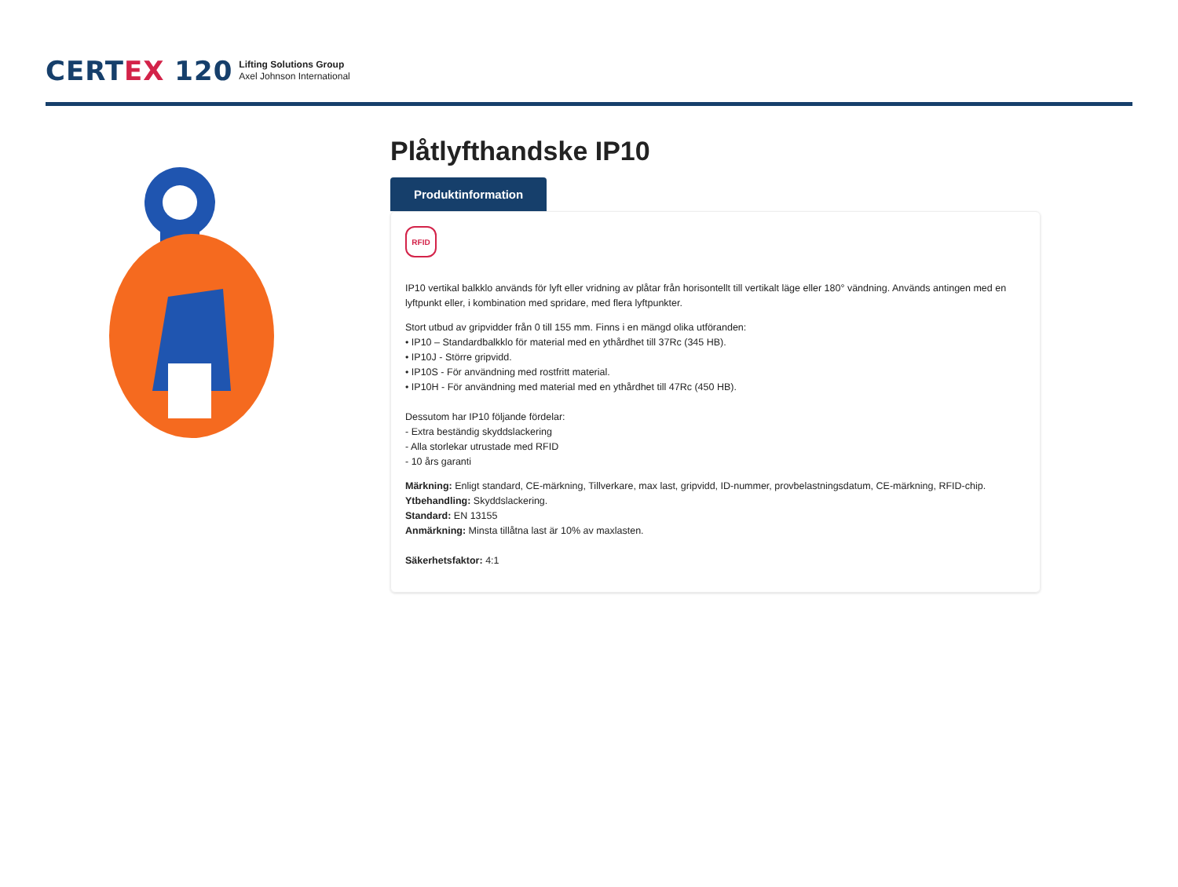CERTEX 120
Lifting Solutions Group
Axel Johnson International
Plåtlyfthandske IP10
Produktinformation
RFID
IP10 vertikal balkklo används för lyft eller vridning av plåtar från horisontellt till vertikalt läge eller 180° vändning. Används antingen med en lyftpunkt eller, i kombination med spridare, med flera lyftpunkter.
Stort utbud av gripvidder från 0 till 155 mm. Finns i en mängd olika utföranden:
• IP10 – Standardbalkklo för material med en ythårdhet till 37Rc (345 HB).
• IP10J - Större gripvidd.
• IP10S - För användning med rostfritt material.
• IP10H - För användning med material med en ythårdhet till 47Rc (450 HB).
Dessutom har IP10 följande fördelar:
- Extra beständig skyddslackering
- Alla storlekar utrustade med RFID
- 10 års garanti
Märkning: Enligt standard, CE-märkning, Tillverkare, max last, gripvidd, ID-nummer, provbelastningsdatum, CE-märkning, RFID-chip.
Ytbehandling: Skyddslackering.
Standard: EN 13155
Anmärkning: Minsta tillåtna last är 10% av maxlasten.
Säkerhetsfaktor: 4:1